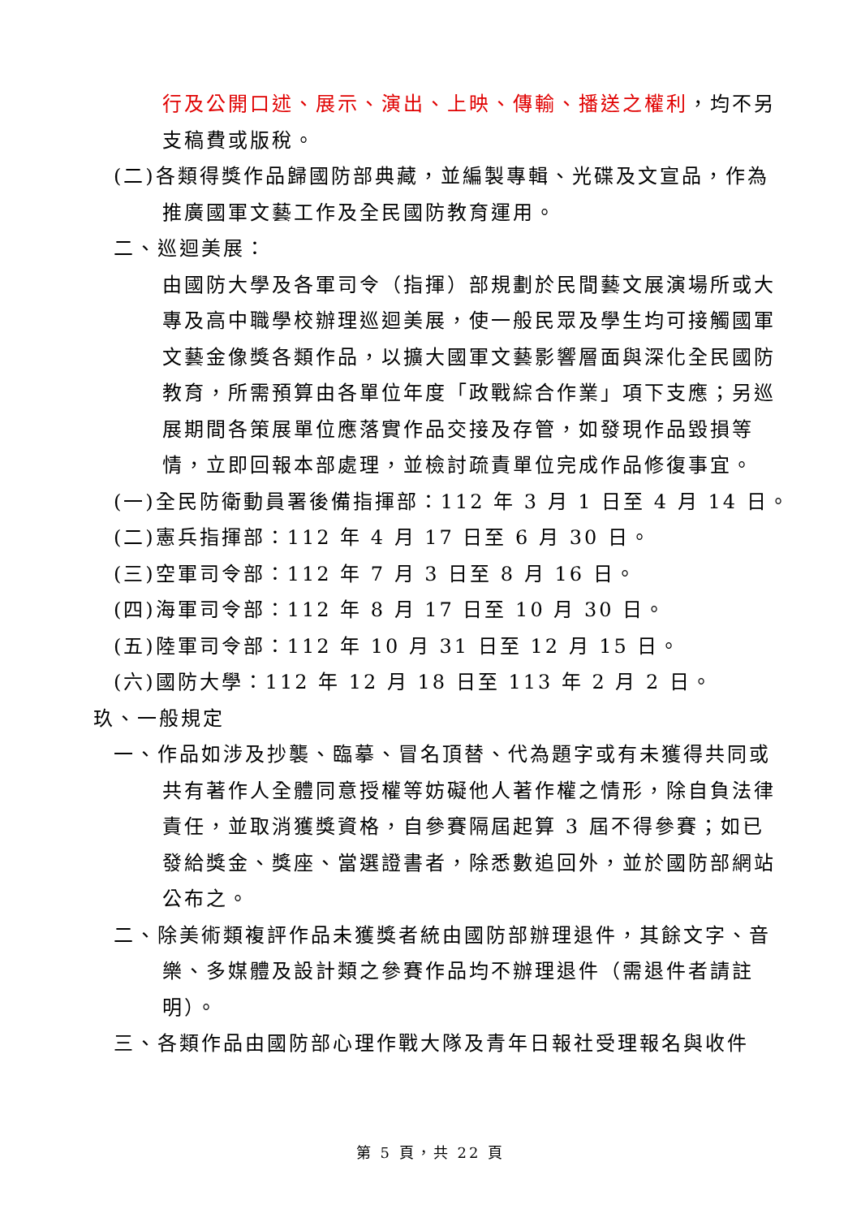行及公開口述、展示、演出、上映、傳輸、播送之權利，均不另支稿費或版稅。
(二)各類得獎作品歸國防部典藏，並編製專輯、光碟及文宣品，作為推廣國軍文藝工作及全民國防教育運用。
二、巡迴美展：
由國防大學及各軍司令（指揮）部規劃於民間藝文展演場所或大專及高中職學校辦理巡迴美展，使一般民眾及學生均可接觸國軍文藝金像獎各類作品，以擴大國軍文藝影響層面與深化全民國防教育，所需預算由各單位年度「政戰綜合作業」項下支應；另巡展期間各策展單位應落實作品交接及存管，如發現作品毀損等情，立即回報本部處理，並檢討疏責單位完成作品修復事宜。
(一)全民防衛動員署後備指揮部：112 年 3 月 1 日至 4 月 14 日。
(二)憲兵指揮部：112 年 4 月 17 日至 6 月 30 日。
(三)空軍司令部：112 年 7 月 3 日至 8 月 16 日。
(四)海軍司令部：112 年 8 月 17 日至 10 月 30 日。
(五)陸軍司令部：112 年 10 月 31 日至 12 月 15 日。
(六)國防大學：112 年 12 月 18 日至 113 年 2 月 2 日。
玖、一般規定
一、作品如涉及抄襲、臨摹、冒名頂替、代為題字或有未獲得共同或共有著作人全體同意授權等妨礙他人著作權之情形，除自負法律責任，並取消獲獎資格，自參賽隔屆起算 3 屆不得參賽；如已發給獎金、獎座、當選證書者，除悉數追回外，並於國防部網站公布之。
二、除美術類複評作品未獲獎者統由國防部辦理退件，其餘文字、音樂、多媒體及設計類之參賽作品均不辦理退件（需退件者請註明）。
三、各類作品由國防部心理作戰大隊及青年日報社受理報名與收件
第 5 頁，共 22 頁